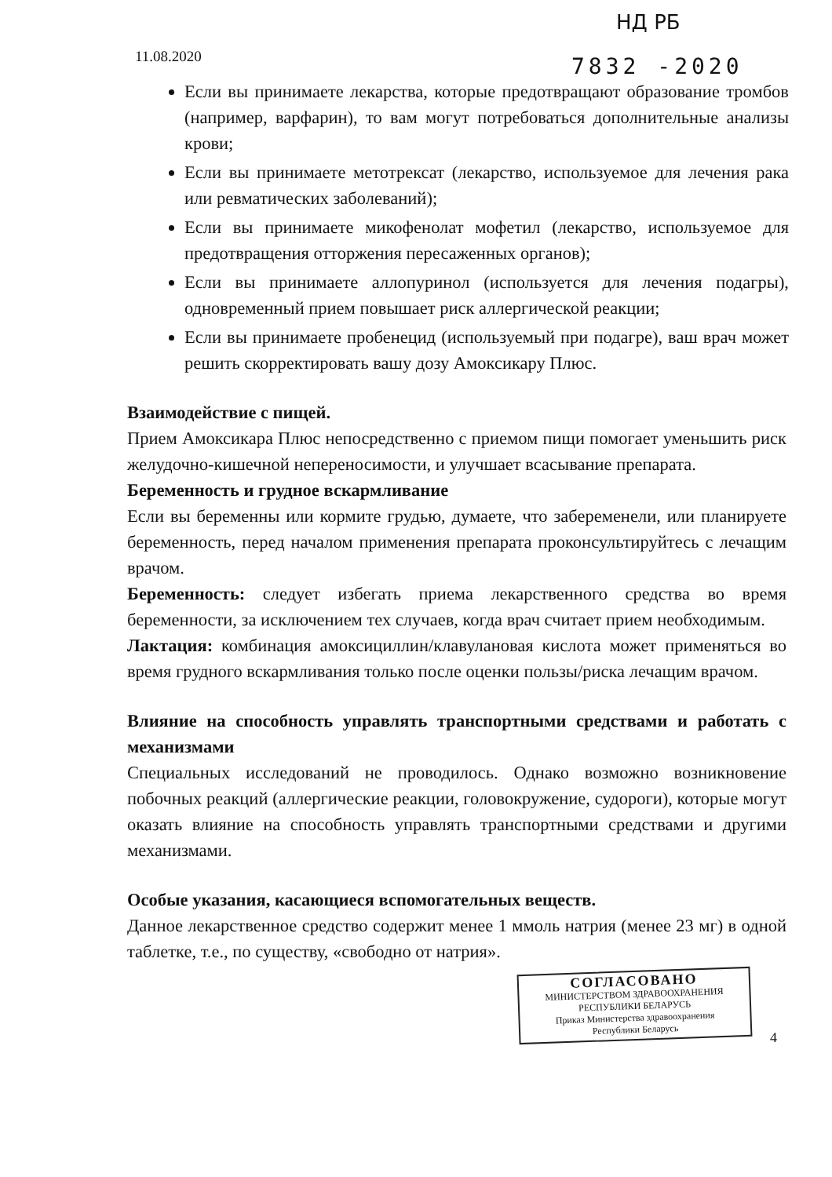11.08.2020
НД РБ
7832 -2020
Если вы принимаете лекарства, которые предотвращают образование тромбов (например, варфарин), то вам могут потребоваться дополнительные анализы крови;
Если вы принимаете метотрексат (лекарство, используемое для лечения рака или ревматических заболеваний);
Если вы принимаете микофенолат мофетил (лекарство, используемое для предотвращения отторжения пересаженных органов);
Если вы принимаете аллопуринол (используется для лечения подагры), одновременный прием повышает риск аллергической реакции;
Если вы принимаете пробенецид (используемый при подагре), ваш врач может решить скорректировать вашу дозу Амоксикару Плюс.
Взаимодействие с пищей.
Прием Амоксикара Плюс непосредственно с приемом пищи помогает уменьшить риск желудочно-кишечной непереносимости, и улучшает всасывание препарата.
Беременность и грудное вскармливание
Если вы беременны или кормите грудью, думаете, что забеременели, или планируете беременность, перед началом применения препарата проконсультируйтесь с лечащим врачом.
Беременность: следует избегать приема лекарственного средства во время беременности, за исключением тех случаев, когда врач считает прием необходимым.
Лактация: комбинация амоксициллин/клавулановая кислота может применяться во время грудного вскармливания только после оценки пользы/риска лечащим врачом.
Влияние на способность управлять транспортными средствами и работать с механизмами
Специальных исследований не проводилось. Однако возможно возникновение побочных реакций (аллергические реакции, головокружение, судороги), которые могут оказать влияние на способность управлять транспортными средствами и другими механизмами.
Особые указания, касающиеся вспомогательных веществ.
Данное лекарственное средство содержит менее 1 ммоль натрия (менее 23 мг) в одной таблетке, т.е., по существу, «свободно от натрия».
СОГЛАСОВАНО
МИНИСТЕРСТВОМ ЗДРАВООХРАНЕНИЯ
РЕСПУБЛИКИ БЕЛАРУСЬ
Приказ Министерства здравоохранения
Республики Беларусь
4